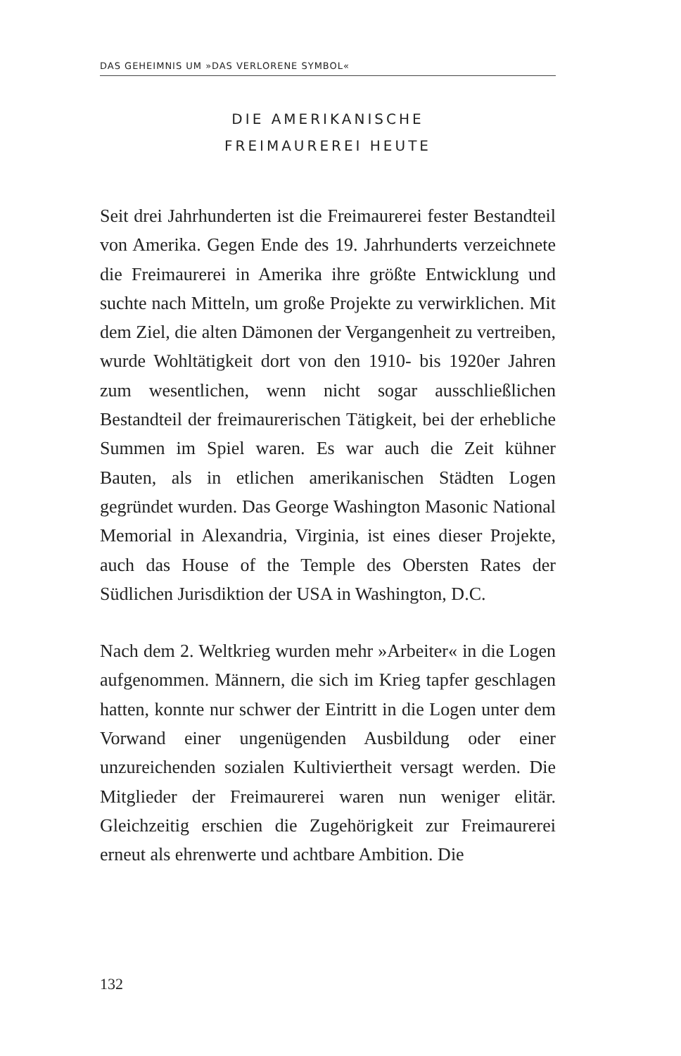DAS GEHEIMNIS UM »DAS VERLORENE SYMBOL«
DIE AMERIKANISCHE
FREIMAUREREI HEUTE
Seit drei Jahrhunderten ist die Freimaurerei fester Bestandteil von Amerika. Gegen Ende des 19. Jahrhunderts verzeichnete die Freimaurerei in Amerika ihre größte Entwicklung und suchte nach Mitteln, um große Projekte zu verwirklichen. Mit dem Ziel, die alten Dämonen der Vergangenheit zu vertreiben, wurde Wohltätigkeit dort von den 1910- bis 1920er Jahren zum wesentlichen, wenn nicht sogar ausschließlichen Bestandteil der freimaurerischen Tätigkeit, bei der erhebliche Summen im Spiel waren. Es war auch die Zeit kühner Bauten, als in etlichen amerikanischen Städten Logen gegründet wurden. Das George Washington Masonic National Memorial in Alexandria, Virginia, ist eines dieser Projekte, auch das House of the Temple des Obersten Rates der Südlichen Jurisdiktion der USA in Washington, D.C.
Nach dem 2. Weltkrieg wurden mehr »Arbeiter« in die Logen aufgenommen. Männern, die sich im Krieg tapfer geschlagen hatten, konnte nur schwer der Eintritt in die Logen unter dem Vorwand einer ungenügenden Ausbildung oder einer unzureichenden sozialen Kultiviertheit versagt werden. Die Mitglieder der Freimaurerei waren nun weniger elitär. Gleichzeitig erschien die Zugehörigkeit zur Freimaurerei erneut als ehrenwerte und achtbare Ambition. Die
132